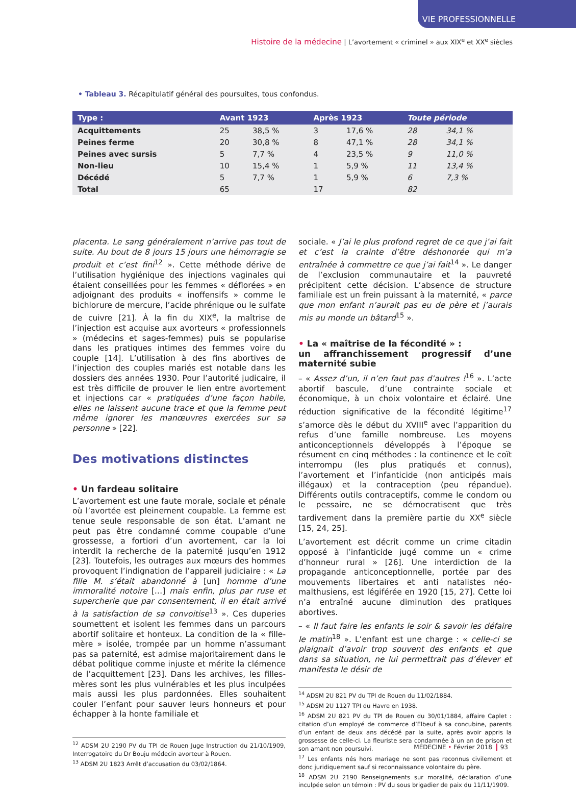VIE PROFESSIONNELLE
Histoire de la médecine | L’avortement « criminel » aux XIX<sup>e</sup> et XX<sup>e</sup> siècles
• Tableau 3. Récapitulatif général des poursuites, tous confondus.
| Type : | Avant 1923 | | Après 1923 | | Toute période | |
| --- | --- | --- | --- | --- | --- | --- |
| Acquittements | 25 | 38,5 % | 3 | 17,6 % | 28 | 34,1 % |
| Peines ferme | 20 | 30,8 % | 8 | 47,1 % | 28 | 34,1 % |
| Peines avec sursis | 5 | 7,7 % | 4 | 23,5 % | 9 | 11,0 % |
| Non-lieu | 10 | 15,4 % | 1 | 5,9 % | 11 | 13,4 % |
| Décédé | 5 | 7,7 % | 1 | 5,9 % | 6 | 7,3 % |
| Total | 65 | | 17 | | 82 | |
placenta. Le sang généralement n’arrive pas tout de suite. Au bout de 8 jours 15 jours une hémorragie se produit et c’est fini<sup>12</sup> ». Cette méthode dérive de l’utilisation hygiénique des injections vaginales qui étaient conseillées pour les femmes « déflorées » en adjoignant des produits « inoffensifs » comme le bichlorure de mercure, l’acide phrénique ou le sulfate de cuivre [21]. À la fin du XIX<sup>e</sup>, la maîtrise de l’injection est acquise aux avorteurs « professionnels » (médecins et sages-femmes) puis se popularise dans les pratiques intimes des femmes voire du couple [14]. L’utilisation à des fins abortives de l’injection des couples mariés est notable dans les dossiers des années 1930. Pour l’autorité judicaire, il est très difficile de prouver le lien entre avortement et injections car « pratiquées d’une façon habile, elles ne laissent aucune trace et que la femme peut même ignorer les manœuvres exercées sur sa personne » [22].
Des motivations distinctes
• Un fardeau solitaire
L’avortement est une faute morale, sociale et pénale où l’avortée est pleinement coupable. La femme est tenue seule responsable de son état. L’amant ne peut pas être condamné comme coupable d’une grossesse, a fortiori d’un avortement, car la loi interdit la recherche de la paternité jusqu’en 1912 [23]. Toutefois, les outrages aux mœurs des hommes provoquent l’indignation de l’appareil judiciaire : « La fille M. s’était abandonné à [un] homme d’une immoralité notoire […] mais enfin, plus par ruse et supercherie que par consentement, il en était arrivé à la satisfaction de sa convoitise<sup>13</sup> ». Ces duperies soumettent et isolent les femmes dans un parcours abortif solitaire et honteux. La condition de la « fille-mère » isolée, trompée par un homme n’assumant pas sa paternité, est admise majoritairement dans le débat politique comme injuste et mérite la clémence de l’acquittement [23]. Dans les archives, les filles-mères sont les plus vulnérables et les plus inculpées mais aussi les plus pardonnées. Elles souhaitent couler l’enfant pour sauver leurs honneurs et pour échapper à la honte familiale et
<sup>12</sup> ADSM 2U 2190 PV du TPI de Rouen Juge Instruction du 21/10/1909, Interrogatoire du Dr Bouju médecin avorteur à Rouen.
<sup>13</sup> ADSM 2U 1823 Arrêt d’accusation du 03/02/1864.
sociale. « J’ai le plus profond regret de ce que j’ai fait et c’est la crainte d’être déshonorée qui m’a entraînée à commettre ce que j’ai fait<sup>14</sup> ». Le danger de l’exclusion communautaire et la pauvreté précipitent cette décision. L’absence de structure familiale est un frein puissant à la maternité, « parce que mon enfant n’aurait pas eu de père et j’aurais mis au monde un bâtard<sup>15</sup> ».
• La « maîtrise de la fécondité » :
un affranchissement progressif d’une maternité subie
– « Assez d’un, il n’en faut pas d’autres !<sup>16</sup> ». L’acte abortif bascule, d’une contrainte sociale et économique, à un choix volontaire et éclairé. Une réduction significative de la fécondité légitime<sup>17</sup> s’amorce dès le début du XVIII<sup>e</sup> avec l’apparition du refus d’une famille nombreuse. Les moyens anticonceptionnels développés à l’époque se résument en cinq méthodes : la continence et le coït interrompu (les plus pratiqués et connus), l’avortement et l’infanticide (non anticipés mais illégaux) et la contraception (peu répandue). Différents outils contraceptifs, comme le condom ou le pessaire, ne se démocratisent que très tardivement dans la première partie du XX<sup>e</sup> siècle [15, 24, 25].
L’avortement est décrit comme un crime citadin opposé à l’infanticide jugé comme un « crime d’honneur rural » [26]. Une interdiction de la propagande anticonceptionnelle, portée par des mouvements libertaires et anti natalistes néo-malthusiens, est légiférée en 1920 [15, 27]. Cette loi n’a entraîné aucune diminution des pratiques abortives.
– « Il faut faire les enfants le soir & savoir les défaire le matin<sup>18</sup> ». L’enfant est une charge : « celle-ci se plaignait d’avoir trop souvent des enfants et que dans sa situation, ne lui permettrait pas d’élever et manifesta le désir de
<sup>14</sup> ADSM 2U 821 PV du TPI de Rouen du 11/02/1884.
<sup>15</sup> ADSM 2U 1127 TPI du Havre en 1938.
<sup>16</sup> ADSM 2U 821 PV du TPI de Rouen du 30/01/1884, affaire Caplet : citation d’un employé de commerce d’Elbeuf à sa concubine, parents d’un enfant de deux ans décédé par la suite, après avoir appris la grossesse de celle-ci. La fleuriste sera condamnée à un an de prison et son amant non poursuivi.
<sup>17</sup> Les enfants nés hors mariage ne sont pas reconnus civilement et donc juridiquement sauf si reconnaissance volontaire du père.
<sup>18</sup> ADSM 2U 2190 Renseignements sur moralité, déclaration d’une inculpée selon un témoin : PV du sous brigadier de paix du 11/11/1909.
MÉDECINE • Février 2018 93